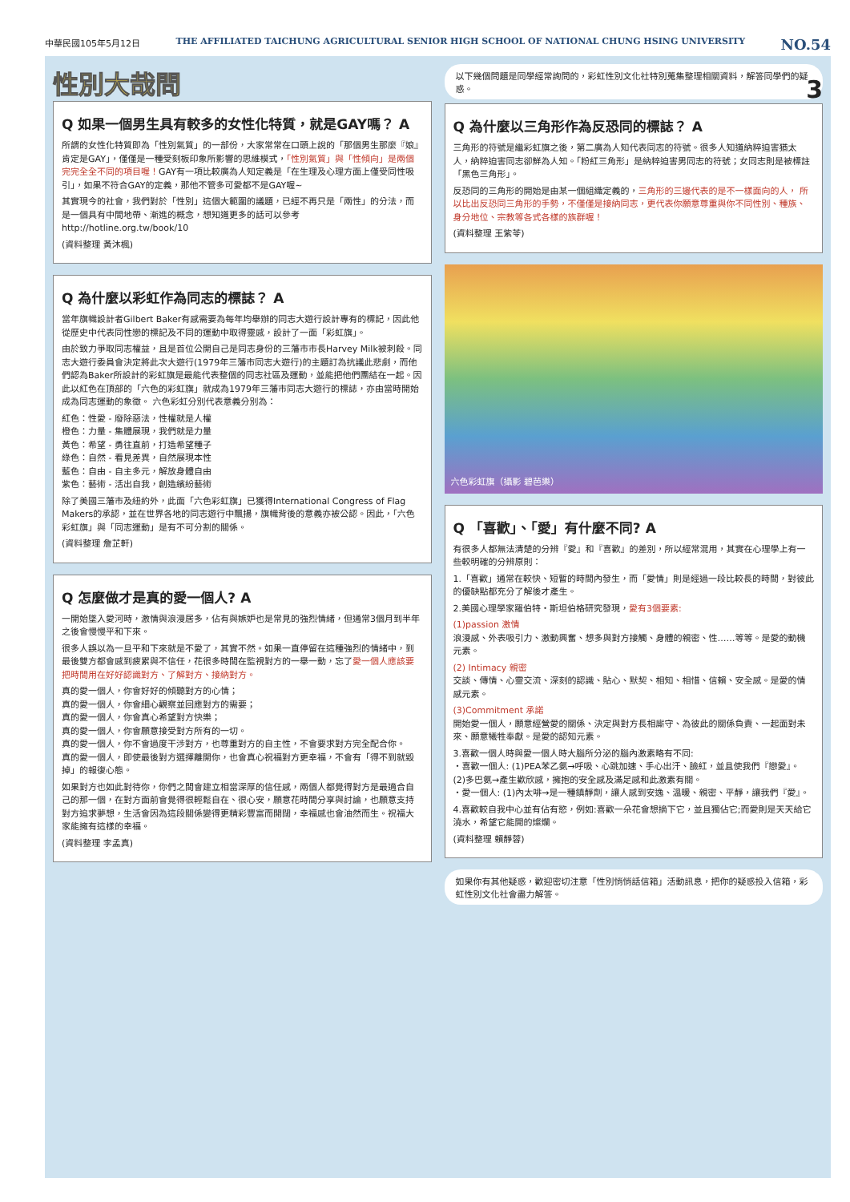中華民國105年5月12日 THE AFFILIATED TAICHUNG AGRICULTURAL SENIOR HIGH SCHOOL OF NATIONAL CHUNG HSING UNIVERSITY NO.54
性別大哉問
Q 如果一個男生具有較多的女性化特質，就是GAY嗎？ A
所謂的女性化特質即為「性別氣質」的一部份，大家常常在口頭上說的「那個男生那麼『娘』肯定是GAY」，僅僅是一種受刻板印象所影響的思維模式，「性別氣質」與「性傾向」是兩個完完全全不同的項目喔！GAY有一項比較廣為人知定義是「在生理及心理方面上僅受同性吸引」，如果不符合GAY的定義，那他不管多可愛都不是GAY喔~
其實現今的社會，我們對於「性別」這個大範圍的議題，已經不再只是「兩性」的分法，而是一個具有中間地帶、漸進的概念，想知道更多的話可以參考 http://hotline.org.tw/book/10
(資料整理 黃沐楓)
Q 為什麼以彩虹作為同志的標誌？ A
當年旗幟設計者Gilbert Baker有感需要為每年均舉辦的同志大遊行設計專有的標記，因此他從歷史中代表同性戀的標記及不同的運動中取得靈感，設計了一面「彩虹旗」。
由於致力爭取同志權益，且是首位公開自己是同志身份的三藩市市長Harvey Milk被刺殺。同志大遊行委員會決定將此次大遊行(1979年三藩市同志大遊行)的主題訂為抗議此悲劇，而他們認為Baker所設計的彩虹旗是最能代表整個的同志社區及運動，並能把他們團結在一起。因此以紅色在頂部的「六色的彩虹旗」就成為1979年三藩市同志大遊行的標誌，亦由當時開始成為同志運動的象徵。 六色彩虹分別代表意義分別為：
紅色：性愛 - 廢除惡法，性權就是人權
橙色：力量 - 集體展現，我們就是力量
黃色：希望 - 勇往直前，打造希望種子
綠色：自然 - 看見差異，自然展現本性
藍色：自由 - 自主多元，解放身體自由
紫色：藝術 - 活出自我，創造繽紛藝術
除了美國三藩市及紐約外，此面「六色彩虹旗」已獲得International Congress of Flag Makers的承認，並在世界各地的同志遊行中飄揚，旗幟背後的意義亦被公認。因此，「六色彩虹旗」與「同志運動」是有不可分割的關係。
(資料整理 詹芷軒)
Q 怎麼做才是真的愛一個人? A
一開始墜入愛河時，激情與浪漫居多，佔有與嫉妒也是常見的強烈情緒，但通常3個月到半年之後會慢慢平和下來。
很多人誤以為一旦平和下來就是不愛了，其實不然。如果一直停留在這種強烈的情緒中，到最後雙方都會感到疲累與不信任，花很多時間在監視對方的一舉一動，忘了愛一個人應該要把時間用在好好認識對方、了解對方、接納對方。
真的愛一個人，你會好好的傾聽對方的心情；
真的愛一個人，你會細心觀察並回應對方的需要；
真的愛一個人，你會真心希望對方快樂；
真的愛一個人，你會願意接受對方所有的一切。
真的愛一個人，你不會過度干涉對方，也尊重對方的自主性，不會要求對方完全配合你。
真的愛一個人，即使最後對方選擇離開你，也會真心祝福對方更幸福，不會有「得不到就毀掉」的報復心態。
如果對方也如此對待你，你們之間會建立相當深厚的信任感，兩個人都覺得對方是最適合自己的那一個，在對方面前會覺得很輕鬆自在、很心安，願意花時間分享與討論，也願意支持對方追求夢想，生活會因為這段關係變得更精彩豐富而開闊，幸福感也會油然而生。祝福大家能擁有這樣的幸福。
(資料整理 李孟真)
以下幾個問題是同學經常詢問的，彩虹性別文化社特別蒐集整理相關資料，解答同學們的疑惑。
3
Q 為什麼以三角形作為反恐同的標誌？ A
三角形的符號是繼彩虹旗之後，第二廣為人知代表同志的符號。很多人知道納粹迫害猶太人，納粹迫害同志卻鮮為人知。「粉紅三角形」是納粹迫害男同志的符號；女同志則是被標註「黑色三角形」。
反恐同的三角形的開始是由某一個組織定義的，三角形的三邊代表的是不一樣面向的人， 所以比出反恐同三角形的手勢，不僅僅是接納同志，更代表你願意尊重與你不同性別、種族、身分地位、宗教等各式各樣的族群喔！
(資料整理 王紫苓)
六色彩虹旗（攝影 碧芭樂）
Q 「喜歡」、「愛」有什麼不同? A
有很多人都無法清楚的分辨『愛』和『喜歡』的差別，所以經常混用，其實在心理學上有一些較明確的分辨原則：
1.「喜歡」通常在較快、短暫的時間內發生，而「愛情」則是經過一段比較長的時間，對彼此的優缺點都充分了解後才產生。
2.美國心理學家羅伯特・斯坦伯格研究發現，愛有3個要素:
(1)passion 激情
浪漫感、外表吸引力、激動興奮、想多與對方接觸、身體的親密、性……等等。是愛的動機元素。
(2) Intimacy 親密
交談、傳情、心靈交流、深刻的認識、貼心、默契、相知、相惜、信賴、安全感。是愛的情感元素。
(3)Commitment 承諾
開始愛一個人，願意經營愛的關係、決定與對方長相廝守、為彼此的關係負責、一起面對未來、願意犧牲奉獻。是愛的認知元素。
3.喜歡一個人時與愛一個人時大腦所分泌的腦內激素略有不同:
・喜歡一個人: (1)PEA苯乙氨→呼吸、心跳加速、手心出汗、臉紅，並且使我們『戀愛』。 (2)多巴氨→產生歡欣感，擁抱的安全感及滿足感和此激素有關。
・愛一個人: (1)內太啡→是一種鎮靜劑，讓人感到安逸、溫暖、親密、平靜，讓我們『愛』。
4.喜歡較自我中心並有佔有慾，例如:喜歡一朵花會想摘下它，並且獨佔它;而愛則是天天給它澆水，希望它能開的燦爛。
(資料整理 賴靜蓉)
如果你有其他疑惑，歡迎密切注意「性別悄悄話信箱」活動訊息，把你的疑惑投入信箱，彩虹性別文化社會盡力解答。